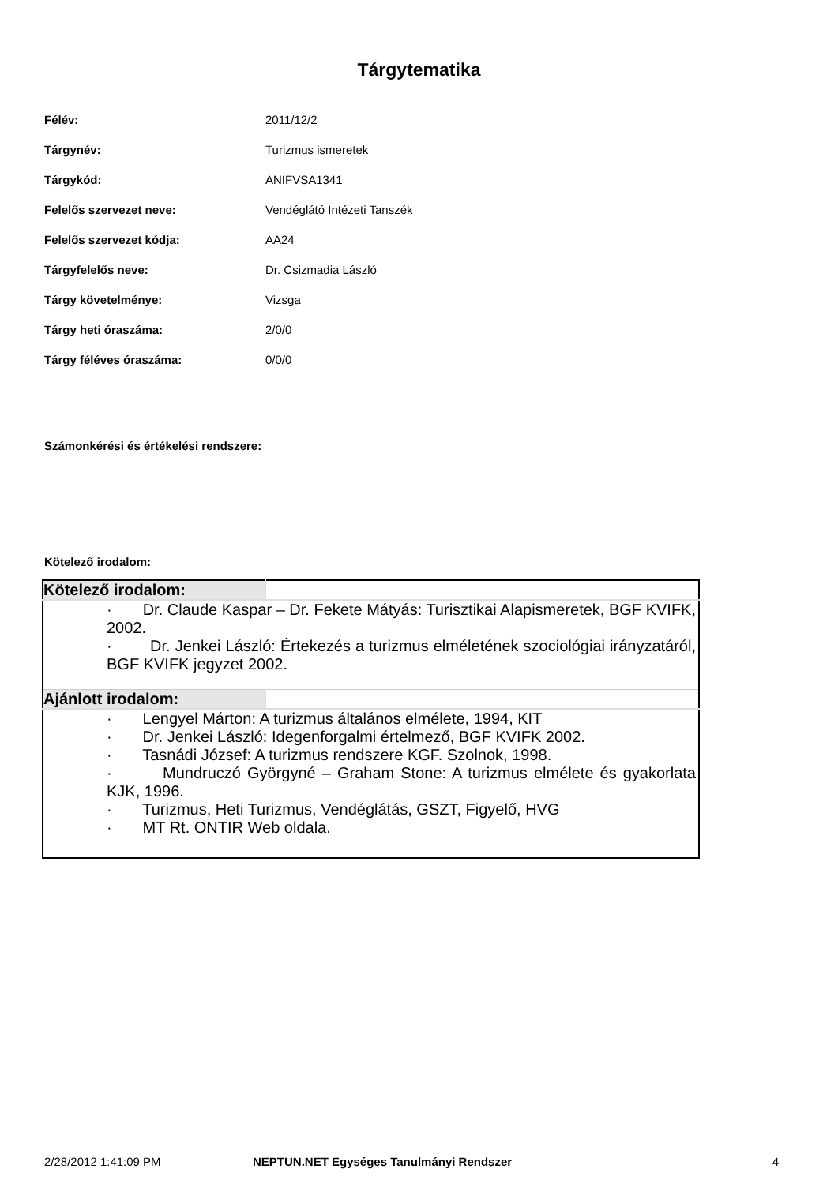Tárgytematika
| Félév: | 2011/12/2 |
| Tárgynév: | Turizmus ismeretek |
| Tárgykód: | ANIFVSA1341 |
| Felelős szervezet neve: | Vendéglátó Intézeti Tanszék |
| Felelős szervezet kódja: | AA24 |
| Tárgyfelelős neve: | Dr. Csizmadia László |
| Tárgy követelménye: | Vizsga |
| Tárgy heti óraszáma: | 2/0/0 |
| Tárgy féléves óraszáma: | 0/0/0 |
Számonkérési és értékelési rendszere:
Kötelező irodalom:
| Kötelező irodalom: | |
| · Dr. Claude Kaspar – Dr. Fekete Mátyás: Turisztikai Alapismeretek, BGF KVIFK, 2002. · Dr. Jenkei László: Értekezés a turizmus elméletének szociológiai irányzatáról, BGF KVIFK jegyzet 2002. | |
| Ajánlott irodalom: | |
| · Lengyel Márton: A turizmus általános elmélete, 1994, KIT · Dr. Jenkei László: Idegenforgalmi értelmező, BGF KVIFK 2002. · Tasnádi József: A turizmus rendszere KGF. Szolnok, 1998. · Mundruczó Györgyné – Graham Stone: A turizmus elmélete és gyakorlata KJK, 1996. · Turizmus, Heti Turizmus, Vendéglátás, GSZT, Figyelő, HVG · MT Rt. ONTIR Web oldala. | |
2/28/2012 1:41:09 PM NEPTUN.NET Egységes Tanulmányi Rendszer 4